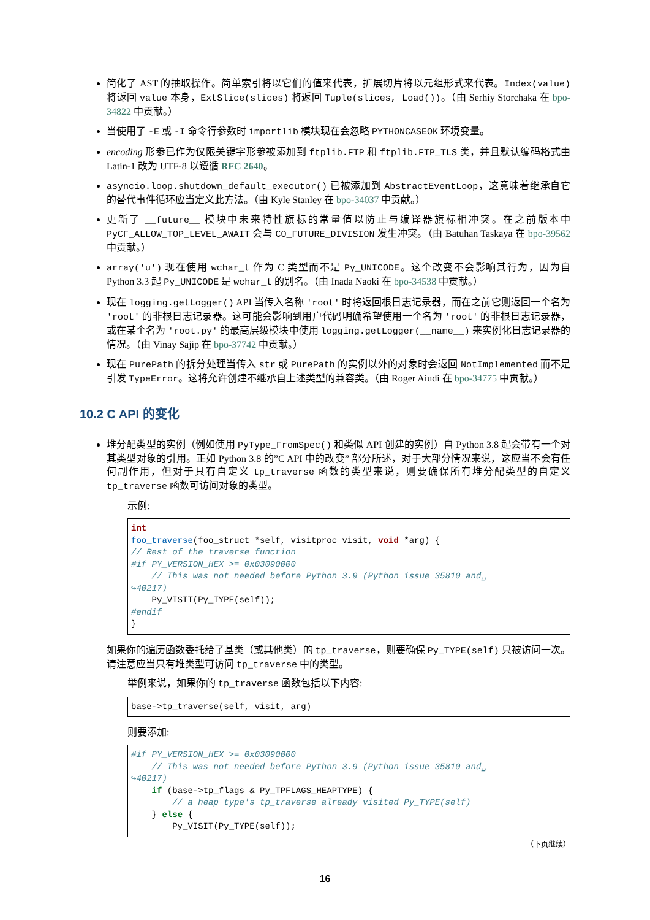简化了 AST 的抽取操作。简单索引将以它们的值来代表，扩展切片将以元组形式来代表。Index(value) 将返回 value 本身，ExtSlice(slices) 将返回 Tuple(slices, Load())。（由 Serhiy Storchaka 在 bpo-34822 中贡献。）
当使用了 -E 或 -I 命令行参数时 importlib 模块现在会忽略 PYTHONCASEOK 环境变量。
encoding 形参已作为仅限关键字形参被添加到 ftplib.FTP 和 ftplib.FTP_TLS 类，并且默认编码格式由 Latin-1 改为 UTF-8 以遵循 RFC 2640。
asyncio.loop.shutdown_default_executor() 已被添加到 AbstractEventLoop，这意味着继承自它的替代事件循环应当定义此方法。（由 Kyle Stanley 在 bpo-34037 中贡献。）
更新了 __future__ 模块中未来特性旗标的常量值以防止与编译器旗标相冲突。在之前版本中 PyCF_ALLOW_TOP_LEVEL_AWAIT 会与 CO_FUTURE_DIVISION 发生冲突。（由 Batuhan Taskaya 在 bpo-39562 中贡献。）
array('u') 现在使用 wchar_t 作为 C 类型而不是 Py_UNICODE。这个改变不会影响其行为，因为自 Python 3.3 起 Py_UNICODE 是 wchar_t 的别名。（由 Inada Naoki 在 bpo-34538 中贡献。）
现在 logging.getLogger() API 当传入名称 'root' 时将返回根日志记录器，而在之前它则返回一个名为 'root' 的非根日志记录器。这可能会影响到用户代码明确希望使用一个名为 'root' 的非根日志记录器，或在某个名为 'root.py' 的最高层级模块中使用 logging.getLogger(__name__) 来实例化日志记录器的情况。（由 Vinay Sajip 在 bpo-37742 中贡献。）
现在 PurePath 的拆分处理当传入 str 或 PurePath 的实例以外的对象时会返回 NotImplemented 而不是引发 TypeError。这将允许创建不继承自上述类型的兼容类。（由 Roger Aiudi 在 bpo-34775 中贡献。）
10.2 C API 的变化
堆分配类型的实例（例如使用 PyType_FromSpec() 和类似 API 创建的实例）自 Python 3.8 起会带有一个对其类型对象的引用。正如 Python 3.8 的”C API 中的改变” 部分所述，对于大部分情况来说，这应当不会有任何副作用，但对于具有自定义 tp_traverse 函数的类型来说，则要确保所有堆分配类型的自定义 tp_traverse 函数可访问对象的类型。
示例:
int
foo_traverse(foo_struct *self, visitproc visit, void *arg) {
// Rest of the traverse function
#if PY_VERSION_HEX >= 0x03090000
    // This was not needed before Python 3.9 (Python issue 35810 and␣
↪40217)
    Py_VISIT(Py_TYPE(self));
#endif
}
如果你的遍历函数委托给了基类（或其他类）的 tp_traverse，则要确保 Py_TYPE(self) 只被访问一次。请注意应当只有堆类型可访问 tp_traverse 中的类型。
举例来说，如果你的 tp_traverse 函数包括以下内容:
base->tp_traverse(self, visit, arg)
则要添加:
#if PY_VERSION_HEX >= 0x03090000
    // This was not needed before Python 3.9 (Python issue 35810 and␣
↪40217)
    if (base->tp_flags & Py_TPFLAGS_HEAPTYPE) {
        // a heap type's tp_traverse already visited Py_TYPE(self)
    } else {
        Py_VISIT(Py_TYPE(self));
（下页继续）
16